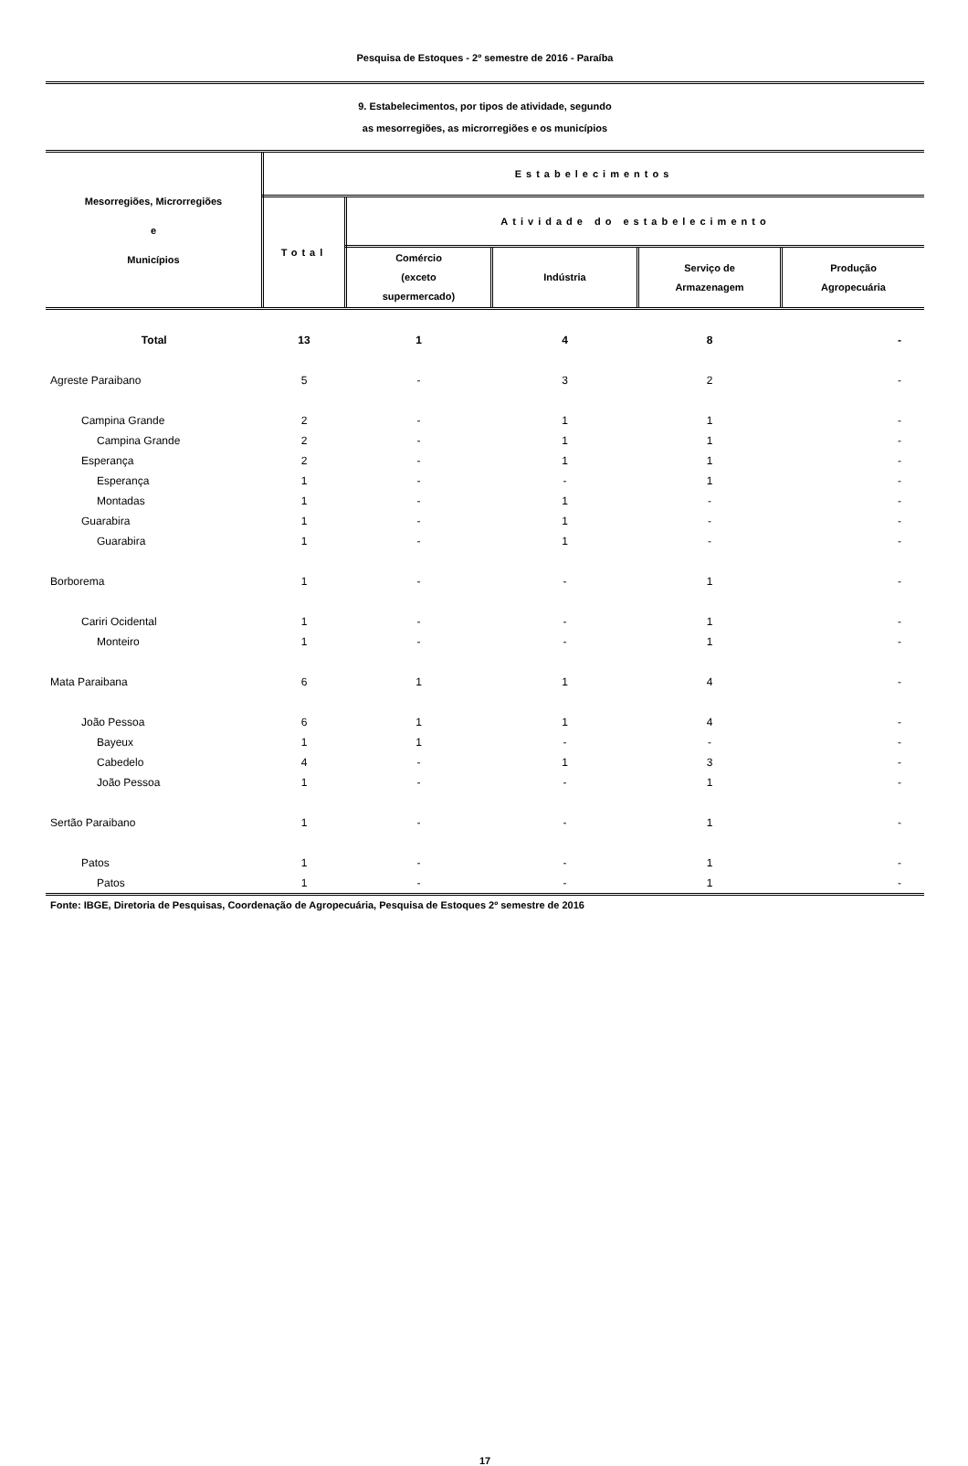Pesquisa de Estoques - 2º semestre de 2016 - Paraíba
9. Estabelecimentos, por tipos de atividade, segundo
as mesorregiões, as microrregiões e os municípios
| Mesorregiões, Microrregiões e Municípios | Estabelecimentos | | | | |
| --- | --- | --- | --- | --- | --- |
| | Total | Atividade do estabelecimento | | | |
| | | Comércio (exceto supermercado) | Indústria | Serviço de Armazenagem | Produção Agropecuária |
| Total | 13 | 1 | 4 | 8 | - |
| Agreste Paraibano | 5 | - | 3 | 2 | - |
| Campina Grande | 2 | - | 1 | 1 | - |
| Campina Grande | 2 | - | 1 | 1 | - |
| Esperança | 2 | - | 1 | 1 | - |
| Esperança | 1 | - | - | 1 | - |
| Montadas | 1 | - | 1 | - | - |
| Guarabira | 1 | - | 1 | - | - |
| Guarabira | 1 | - | 1 | - | - |
| Borborema | 1 | - | - | 1 | - |
| Cariri Ocidental | 1 | - | - | 1 | - |
| Monteiro | 1 | - | - | 1 | - |
| Mata Paraibana | 6 | 1 | 1 | 4 | - |
| João Pessoa | 6 | 1 | 1 | 4 | - |
| Bayeux | 1 | 1 | - | - | - |
| Cabedelo | 4 | - | 1 | 3 | - |
| João Pessoa | 1 | - | - | 1 | - |
| Sertão Paraibano | 1 | - | - | 1 | - |
| Patos | 1 | - | - | 1 | - |
| Patos | 1 | - | - | 1 | - |
Fonte: IBGE, Diretoria de Pesquisas, Coordenação de Agropecuária, Pesquisa de Estoques 2º semestre de 2016
17